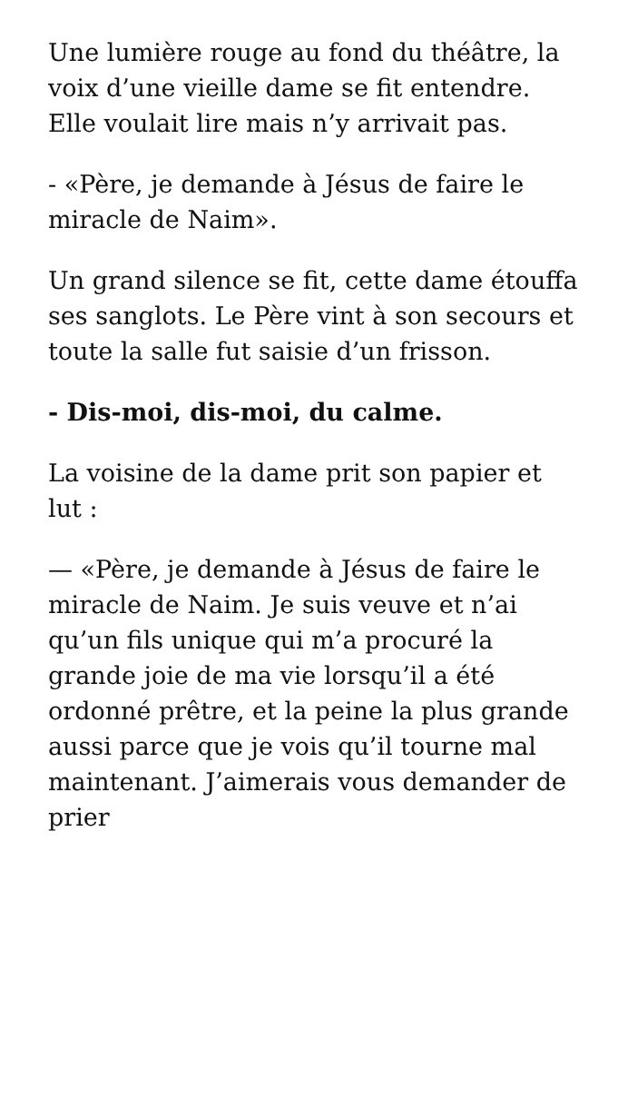Une lumière rouge au fond du théâtre, la voix d’une vieille dame se fit entendre. Elle voulait lire mais n’y arrivait pas.
- «Père, je demande à Jésus de faire le miracle de Naim».
Un grand silence se fit, cette dame étouffa ses sanglots. Le Père vint à son secours et toute la salle fut saisie d’un frisson.
- Dis-moi, dis-moi, du calme.
La voisine de la dame prit son papier et lut :
— «Père, je demande à Jésus de faire le miracle de Naim. Je suis veuve et n’ai qu’un fils unique qui m’a procuré la grande joie de ma vie lorsqu’il a été ordonné prêtre, et la peine la plus grande aussi parce que je vois qu’il tourne mal maintenant. J’aimerais vous demander de prier